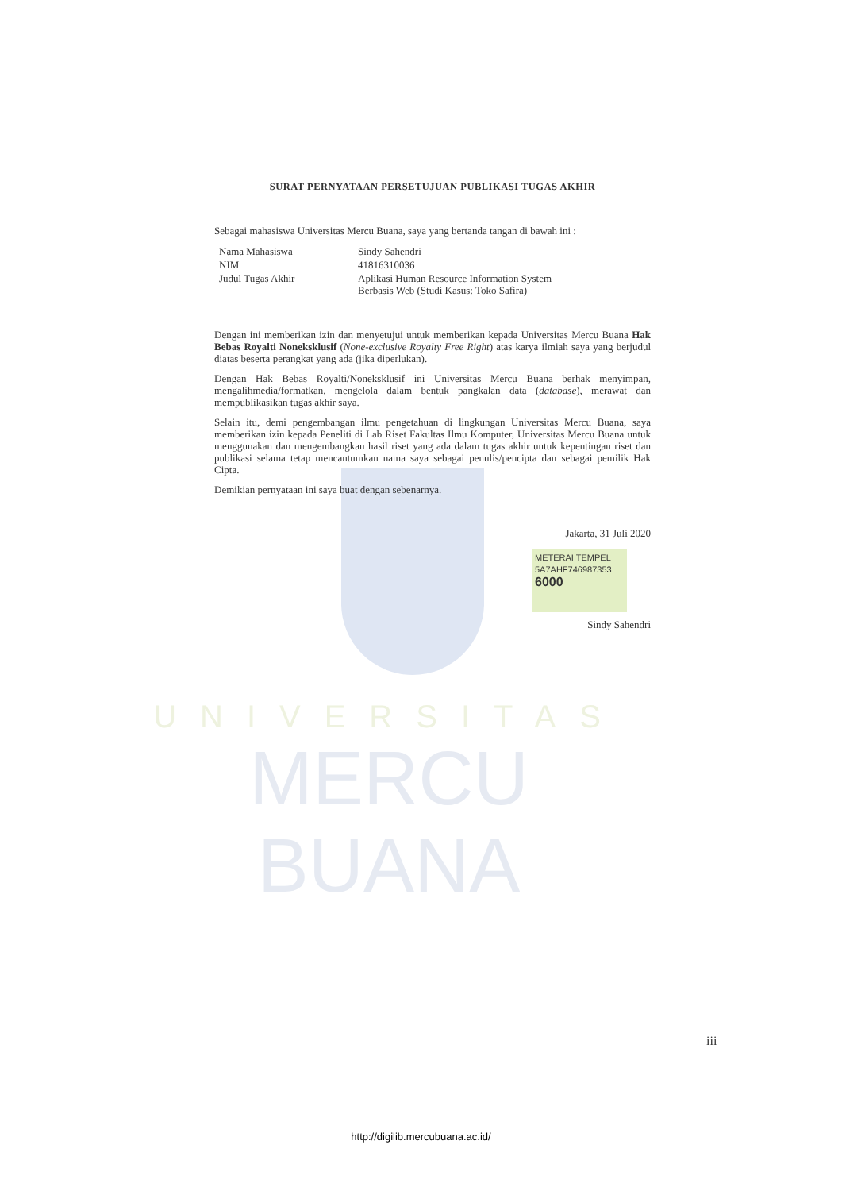UNIVERSITAS
MERCU BUANA
SURAT PERNYATAAN PERSETUJUAN PUBLIKASI TUGAS AKHIR
Sebagai mahasiswa Universitas Mercu Buana, saya yang bertanda tangan di bawah ini :
| Nama Mahasiswa | Sindy Sahendri |
| NIM | 41816310036 |
| Judul Tugas Akhir | Aplikasi Human Resource Information System Berbasis Web (Studi Kasus: Toko Safira) |
Dengan ini memberikan izin dan menyetujui untuk memberikan kepada Universitas Mercu Buana Hak Bebas Royalti Noneksklusif (None-exclusive Royalty Free Right) atas karya ilmiah saya yang berjudul diatas beserta perangkat yang ada (jika diperlukan).
Dengan Hak Bebas Royalti/Noneksklusif ini Universitas Mercu Buana berhak menyimpan, mengalihmedia/formatkan, mengelola dalam bentuk pangkalan data (database), merawat dan mempublikasikan tugas akhir saya.
Selain itu, demi pengembangan ilmu pengetahuan di lingkungan Universitas Mercu Buana, saya memberikan izin kepada Peneliti di Lab Riset Fakultas Ilmu Komputer, Universitas Mercu Buana untuk menggunakan dan mengembangkan hasil riset yang ada dalam tugas akhir untuk kepentingan riset dan publikasi selama tetap mencantumkan nama saya sebagai penulis/pencipta dan sebagai pemilik Hak Cipta.
Demikian pernyataan ini saya buat dengan sebenarnya.
Jakarta, 31 Juli 2020
METERAI TEMPEL
5A7AHF746987353
6000
Sindy Sahendri
iii
http://digilib.mercubuana.ac.id/